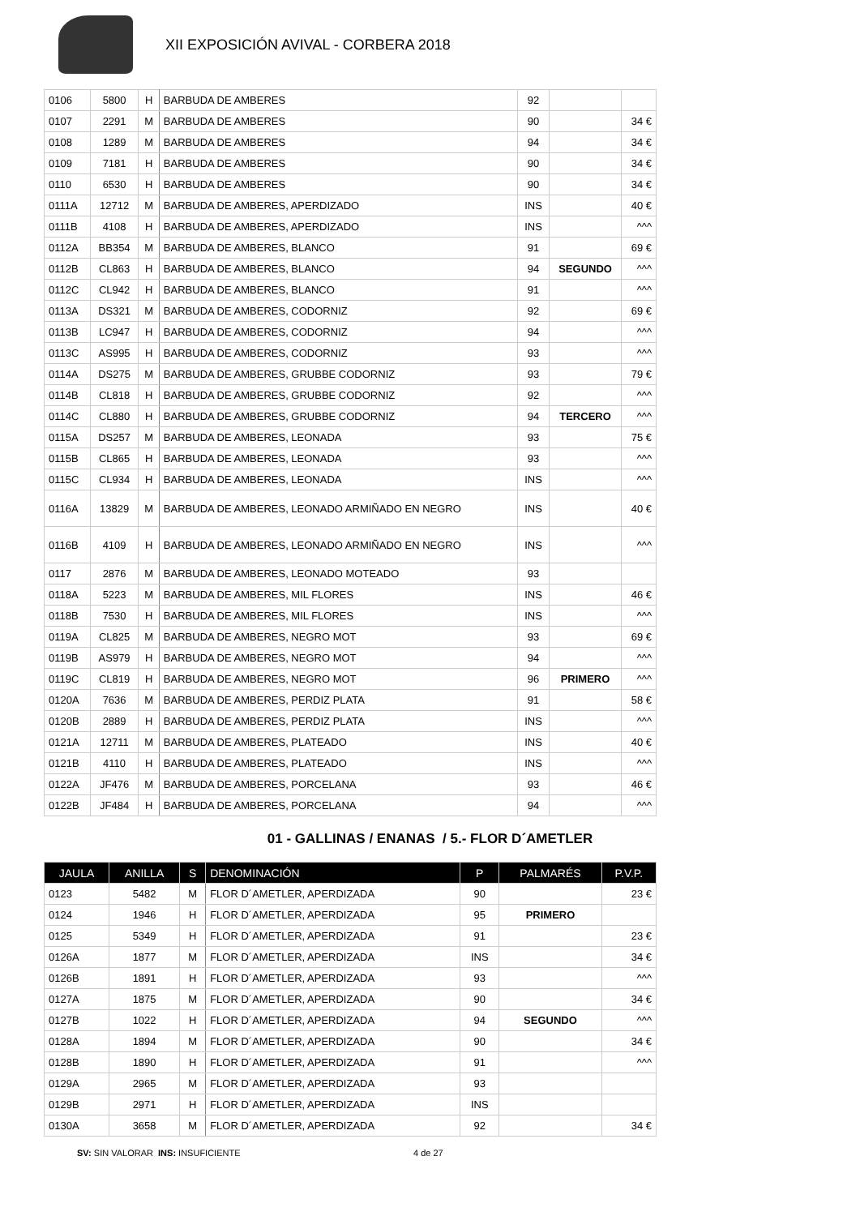XII EXPOSICIÓN AVIVAL - CORBERA 2018
| 0106 | 5800 | H | BARBUDA DE AMBERES | 92 | | |
| 0107 | 2291 | M | BARBUDA DE AMBERES | 90 | | 34 € |
| 0108 | 1289 | M | BARBUDA DE AMBERES | 94 | | 34 € |
| 0109 | 7181 | H | BARBUDA DE AMBERES | 90 | | 34 € |
| 0110 | 6530 | H | BARBUDA DE AMBERES | 90 | | 34 € |
| 0111A | 12712 | M | BARBUDA DE AMBERES, APERDIZADO | INS | | 40 € |
| 0111B | 4108 | H | BARBUDA DE AMBERES, APERDIZADO | INS | | ^^^ |
| 0112A | BB354 | M | BARBUDA DE AMBERES, BLANCO | 91 | | 69 € |
| 0112B | CL863 | H | BARBUDA DE AMBERES, BLANCO | 94 | SEGUNDO | ^^^ |
| 0112C | CL942 | H | BARBUDA DE AMBERES, BLANCO | 91 | | ^^^ |
| 0113A | DS321 | M | BARBUDA DE AMBERES, CODORNIZ | 92 | | 69 € |
| 0113B | LC947 | H | BARBUDA DE AMBERES, CODORNIZ | 94 | | ^^^ |
| 0113C | AS995 | H | BARBUDA DE AMBERES, CODORNIZ | 93 | | ^^^ |
| 0114A | DS275 | M | BARBUDA DE AMBERES, GRUBBE CODORNIZ | 93 | | 79 € |
| 0114B | CL818 | H | BARBUDA DE AMBERES, GRUBBE CODORNIZ | 92 | | ^^^ |
| 0114C | CL880 | H | BARBUDA DE AMBERES, GRUBBE CODORNIZ | 94 | TERCERO | ^^^ |
| 0115A | DS257 | M | BARBUDA DE AMBERES, LEONADA | 93 | | 75 € |
| 0115B | CL865 | H | BARBUDA DE AMBERES, LEONADA | 93 | | ^^^ |
| 0115C | CL934 | H | BARBUDA DE AMBERES, LEONADA | INS | | ^^^ |
| 0116A | 13829 | M | BARBUDA DE AMBERES, LEONADO ARMIÑADO EN NEGRO | INS | | 40 € |
| 0116B | 4109 | H | BARBUDA DE AMBERES, LEONADO ARMIÑADO EN NEGRO | INS | | ^^^ |
| 0117 | 2876 | M | BARBUDA DE AMBERES, LEONADO MOTEADO | 93 | | |
| 0118A | 5223 | M | BARBUDA DE AMBERES, MIL FLORES | INS | | 46 € |
| 0118B | 7530 | H | BARBUDA DE AMBERES, MIL FLORES | INS | | ^^^ |
| 0119A | CL825 | M | BARBUDA DE AMBERES, NEGRO MOT | 93 | | 69 € |
| 0119B | AS979 | H | BARBUDA DE AMBERES, NEGRO MOT | 94 | | ^^^ |
| 0119C | CL819 | H | BARBUDA DE AMBERES, NEGRO MOT | 96 | PRIMERO | ^^^ |
| 0120A | 7636 | M | BARBUDA DE AMBERES, PERDIZ PLATA | 91 | | 58 € |
| 0120B | 2889 | H | BARBUDA DE AMBERES, PERDIZ PLATA | INS | | ^^^ |
| 0121A | 12711 | M | BARBUDA DE AMBERES, PLATEADO | INS | | 40 € |
| 0121B | 4110 | H | BARBUDA DE AMBERES, PLATEADO | INS | | ^^^ |
| 0122A | JF476 | M | BARBUDA DE AMBERES, PORCELANA | 93 | | 46 € |
| 0122B | JF484 | H | BARBUDA DE AMBERES, PORCELANA | 94 | | ^^^ |
01 - GALLINAS / ENANAS / 5.- FLOR D´AMETLER
| JAULA | ANILLA | S | DENOMINACIÓN | P | PALMARÉS | P.V.P. |
| --- | --- | --- | --- | --- | --- | --- |
| 0123 | 5482 | M | FLOR D´AMETLER, APERDIZADA | 90 | | 23 € |
| 0124 | 1946 | H | FLOR D´AMETLER, APERDIZADA | 95 | PRIMERO | |
| 0125 | 5349 | H | FLOR D´AMETLER, APERDIZADA | 91 | | 23 € |
| 0126A | 1877 | M | FLOR D´AMETLER, APERDIZADA | INS | | 34 € |
| 0126B | 1891 | H | FLOR D´AMETLER, APERDIZADA | 93 | | ^^^ |
| 0127A | 1875 | M | FLOR D´AMETLER, APERDIZADA | 90 | | 34 € |
| 0127B | 1022 | H | FLOR D´AMETLER, APERDIZADA | 94 | SEGUNDO | ^^^ |
| 0128A | 1894 | M | FLOR D´AMETLER, APERDIZADA | 90 | | 34 € |
| 0128B | 1890 | H | FLOR D´AMETLER, APERDIZADA | 91 | | ^^^ |
| 0129A | 2965 | M | FLOR D´AMETLER, APERDIZADA | 93 | | |
| 0129B | 2971 | H | FLOR D´AMETLER, APERDIZADA | INS | | |
| 0130A | 3658 | M | FLOR D´AMETLER, APERDIZADA | 92 | | 34 € |
SV: SIN VALORAR INS: INSUFICIENTE 4 de 27